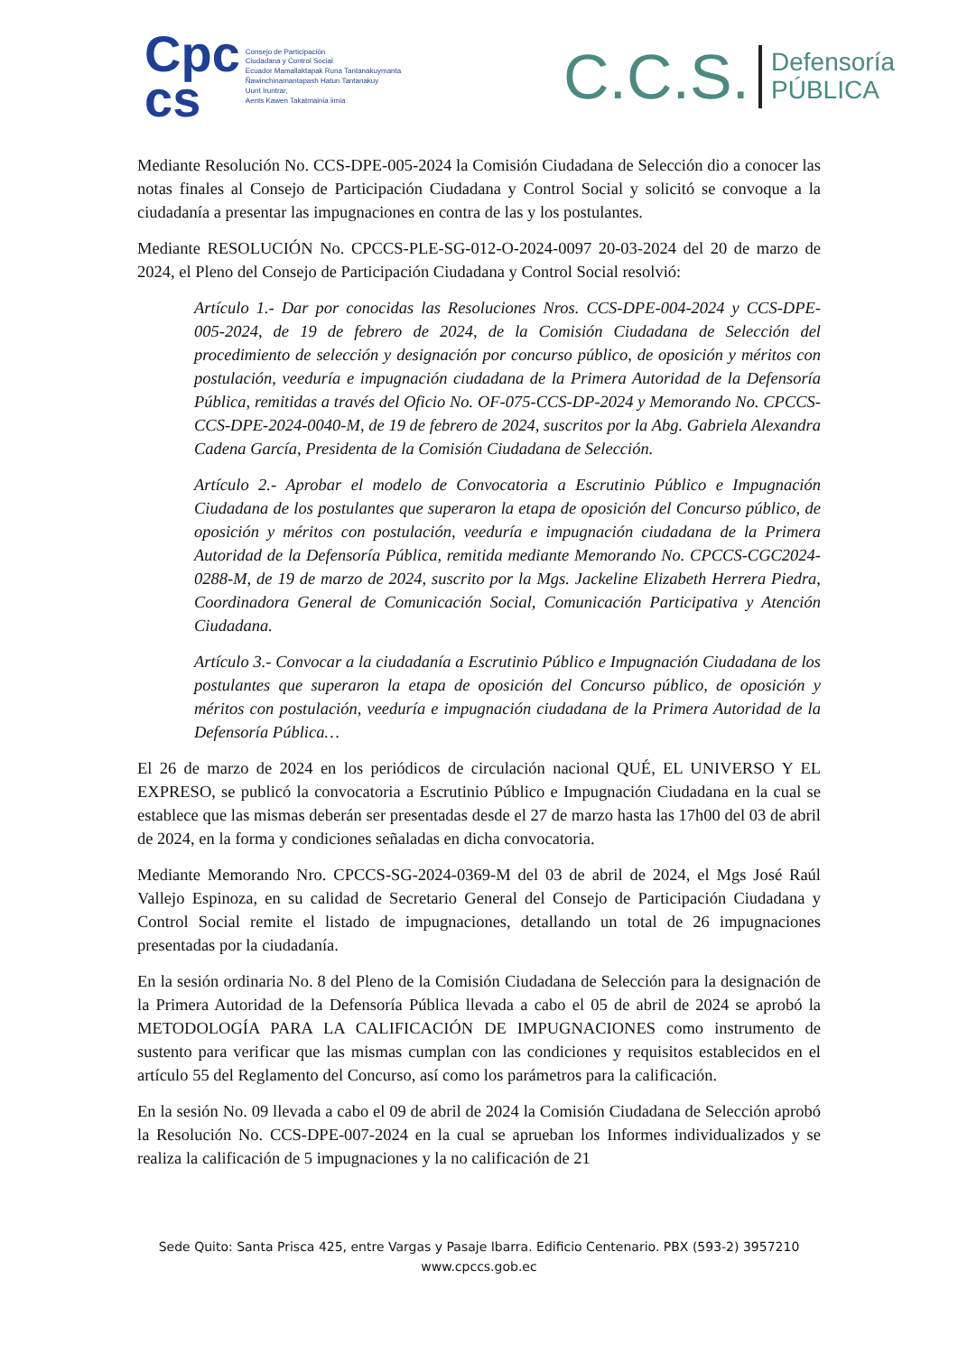Cpc
cs
Consejo de Participación
Ciudadana y Control Social
Ecuador Mamallaktapak Runa Tantanakuymanta
Ñawinchinamantapash Hatun Tantanakuy
Uunt Iruntrar,
Aents Kawen Takatmainia iimia
C.C.S. Defensoría
PÚBLICA
Mediante Resolución No. CCS-DPE-005-2024 la Comisión Ciudadana de Selección dio a conocer las notas finales al Consejo de Participación Ciudadana y Control Social y solicitó se convoque a la ciudadanía a presentar las impugnaciones en contra de las y los postulantes.
Mediante RESOLUCIÓN No. CPCCS-PLE-SG-012-O-2024-0097 20-03-2024 del 20 de marzo de 2024, el Pleno del Consejo de Participación Ciudadana y Control Social resolvió:
Artículo 1.- Dar por conocidas las Resoluciones Nros. CCS-DPE-004-2024 y CCS-DPE-005-2024, de 19 de febrero de 2024, de la Comisión Ciudadana de Selección del procedimiento de selección y designación por concurso público, de oposición y méritos con postulación, veeduría e impugnación ciudadana de la Primera Autoridad de la Defensoría Pública, remitidas a través del Oficio No. OF-075-CCS-DP-2024 y Memorando No. CPCCS-CCS-DPE-2024-0040-M, de 19 de febrero de 2024, suscritos por la Abg. Gabriela Alexandra Cadena García, Presidenta de la Comisión Ciudadana de Selección.
Artículo 2.- Aprobar el modelo de Convocatoria a Escrutinio Público e Impugnación Ciudadana de los postulantes que superaron la etapa de oposición del Concurso público, de oposición y méritos con postulación, veeduría e impugnación ciudadana de la Primera Autoridad de la Defensoría Pública, remitida mediante Memorando No. CPCCS-CGC2024-0288-M, de 19 de marzo de 2024, suscrito por la Mgs. Jackeline Elizabeth Herrera Piedra, Coordinadora General de Comunicación Social, Comunicación Participativa y Atención Ciudadana.
Artículo 3.- Convocar a la ciudadanía a Escrutinio Público e Impugnación Ciudadana de los postulantes que superaron la etapa de oposición del Concurso público, de oposición y méritos con postulación, veeduría e impugnación ciudadana de la Primera Autoridad de la Defensoría Pública…
El 26 de marzo de 2024 en los periódicos de circulación nacional QUÉ, EL UNIVERSO Y EL EXPRESO, se publicó la convocatoria a Escrutinio Público e Impugnación Ciudadana en la cual se establece que las mismas deberán ser presentadas desde el 27 de marzo hasta las 17h00 del 03 de abril de 2024, en la forma y condiciones señaladas en dicha convocatoria.
Mediante Memorando Nro. CPCCS-SG-2024-0369-M del 03 de abril de 2024, el Mgs José Raúl Vallejo Espinoza, en su calidad de Secretario General del Consejo de Participación Ciudadana y Control Social remite el listado de impugnaciones, detallando un total de 26 impugnaciones presentadas por la ciudadanía.
En la sesión ordinaria No. 8 del Pleno de la Comisión Ciudadana de Selección para la designación de la Primera Autoridad de la Defensoría Pública llevada a cabo el 05 de abril de 2024 se aprobó la METODOLOGÍA PARA LA CALIFICACIÓN DE IMPUGNACIONES como instrumento de sustento para verificar que las mismas cumplan con las condiciones y requisitos establecidos en el artículo 55 del Reglamento del Concurso, así como los parámetros para la calificación.
En la sesión No. 09 llevada a cabo el 09 de abril de 2024 la Comisión Ciudadana de Selección aprobó la Resolución No. CCS-DPE-007-2024 en la cual se aprueban los Informes individualizados y se realiza la calificación de 5 impugnaciones y la no calificación de 21
Sede Quito: Santa Prisca 425, entre Vargas y Pasaje Ibarra. Edificio Centenario. PBX (593-2) 3957210
www.cpccs.gob.ec